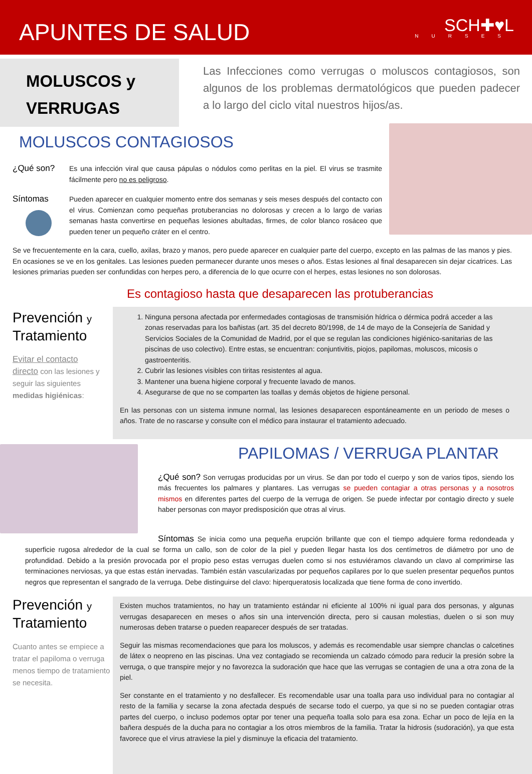APUNTES DE SALUD
SCH✚♥L
NURSES
MOLUSCOS y
VERRUGAS
Las Infecciones como verrugas o moluscos contagiosos, son algunos de los problemas dermatológicos que pueden padecer a lo largo del ciclo vital nuestros hijos/as.
MOLUSCOS CONTAGIOSOS
¿Qué son?
Es una infección viral que causa pápulas o nódulos como perlitas en la piel. El virus se trasmite fácilmente pero no es peligroso.
Síntomas
Pueden aparecer en cualquier momento entre dos semanas y seis meses después del contacto con el virus. Comienzan como pequeñas protuberancias no dolorosas y crecen a lo largo de varias semanas hasta convertirse en pequeñas lesiones abultadas, firmes, de color blanco rosáceo que pueden tener un pequeño cráter en el centro.
Se ve frecuentemente en la cara, cuello, axilas, brazo y manos, pero puede aparecer en cualquier parte del cuerpo, excepto en las palmas de las manos y pies. En ocasiones se ve en los genitales. Las lesiones pueden permanecer durante unos meses o años. Estas lesiones al final desaparecen sin dejar cicatrices. Las lesiones primarias pueden ser confundidas con herpes pero, a diferencia de lo que ocurre con el herpes, estas lesiones no son dolorosas.
Es contagioso hasta que desaparecen las protuberancias
Prevención y
Tratamiento
Evitar el contacto directo con las lesiones y seguir las siguientes medidas higiénicas:
1. Ninguna persona afectada por enfermedades contagiosas de transmisión hídrica o dérmica podrá acceder a las zonas reservadas para los bañistas (art. 35 del decreto 80/1998, de 14 de mayo de la Consejería de Sanidad y Servicios Sociales de la Comunidad de Madrid, por el que se regulan las condiciones higiénico-sanitarias de las piscinas de uso colectivo). Entre estas, se encuentran: conjuntivitis, piojos, papilomas, moluscos, micosis o gastroenteritis.
2. Cubrir las lesiones visibles con tiritas resistentes al agua.
3. Mantener una buena higiene corporal y frecuente lavado de manos.
4. Asegurarse de que no se comparten las toallas y demás objetos de higiene personal.
En las personas con un sistema inmune normal, las lesiones desaparecen espontáneamente en un periodo de meses o años. Trate de no rascarse y consulte con el médico para instaurar el tratamiento adecuado.
PAPILOMAS / VERRUGA PLANTAR
¿Qué son? Son verrugas producidas por un virus. Se dan por todo el cuerpo y son de varios tipos, siendo los más frecuentes los palmares y plantares. Las verrugas se pueden contagiar a otras personas y a nosotros mismos en diferentes partes del cuerpo de la verruga de origen. Se puede infectar por contagio directo y suele haber personas con mayor predisposición que otras al virus.
Síntomas Se inicia como una pequeña erupción brillante que con el tiempo adquiere forma redondeada y superficie rugosa alrededor de la cual se forma un callo, son de color de la piel y pueden llegar hasta los dos centímetros de diámetro por uno de profundidad. Debido a la presión provocada por el propio peso estas verrugas duelen como si nos estuviéramos clavando un clavo al comprimirse las terminaciones nerviosas, ya que estas están inervadas. También están vascularizadas por pequeños capilares por lo que suelen presentar pequeños puntos negros que representan el sangrado de la verruga. Debe distinguirse del clavo: hiperqueratosis localizada que tiene forma de cono invertido.
Prevención y
Tratamiento
Cuanto antes se empiece a tratar el papiloma o verruga menos tiempo de tratamiento se necesita.
Existen muchos tratamientos, no hay un tratamiento estándar ni eficiente al 100% ni igual para dos personas, y algunas verrugas desaparecen en meses o años sin una intervención directa, pero si causan molestias, duelen o si son muy numerosas deben tratarse o pueden reaparecer después de ser tratadas.
Seguir las mismas recomendaciones que para los moluscos, y además es recomendable usar siempre chanclas o calcetines de látex o neopreno en las piscinas. Una vez contagiado se recomienda un calzado cómodo para reducir la presión sobre la verruga, o que transpire mejor y no favorezca la sudoración que hace que las verrugas se contagien de una a otra zona de la piel.
Ser constante en el tratamiento y no desfallecer. Es recomendable usar una toalla para uso individual para no contagiar al resto de la familia y secarse la zona afectada después de secarse todo el cuerpo, ya que si no se pueden contagiar otras partes del cuerpo, o incluso podemos optar por tener una pequeña toalla solo para esa zona. Echar un poco de lejía en la bañera después de la ducha para no contagiar a los otros miembros de la familia. Tratar la hidrosis (sudoración), ya que esta favorece que el virus atraviese la piel y disminuye la eficacia del tratamiento.